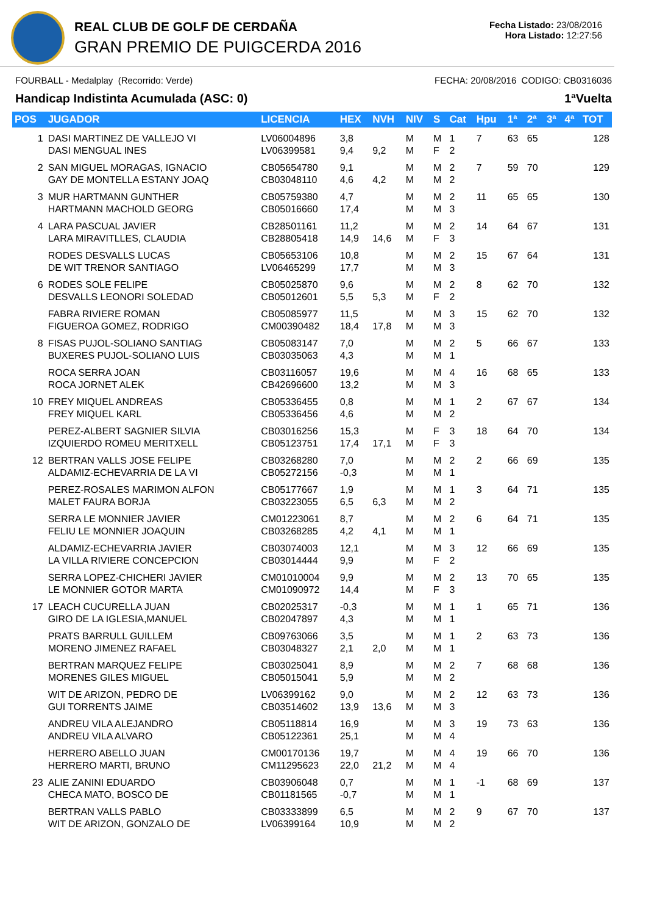REAL CLUB DE GOLF DE CERDAÑA
GRAN PREMIO DE PUIGCERDA 2016
Fecha Listado: 23/08/2016
Hora Listado: 12:27:56
FOURBALL - Medalplay (Recorrido: Verde) FECHA: 20/08/2016 CODIGO: CB0316036
Handicap Indistinta Acumulada (ASC: 0) 1ªVuelta
| POS | JUGADOR | LICENCIA | HEX | NVH | NIV | S | Cat | Hpu | 1ª | 2ª | 3ª | 4ª | TOT |
| --- | --- | --- | --- | --- | --- | --- | --- | --- | --- | --- | --- | --- | --- |
| 1 | DASI MARTINEZ DE VALLEJO VI DASI MENGUAL INES | LV06004896 LV06399581 | 3,8 9,4 | 9,2 | M M | M F | 1 2 | 7 | 63 | 65 | | | 128 |
| 2 | SAN MIGUEL MORAGAS, IGNACIO GAY DE MONTELLA ESTANY JOAQ | CB05654780 CB03048110 | 9,1 4,6 | 4,2 | M M | M M | 2 2 | 7 | 59 | 70 | | | 129 |
| 3 | MUR HARTMANN GUNTHER HARTMANN MACHOLD GEORG | CB05759380 CB05016660 | 4,7 17,4 | | M M | M M | 2 3 | 11 | 65 | 65 | | | 130 |
| 4 | LARA PASCUAL JAVIER LARA MIRAVITLLES, CLAUDIA | CB28501161 CB28805418 | 11,2 14,9 | 14,6 | M M | M F | 2 3 | 14 | 64 | 67 | | | 131 |
| | RODES DESVALLS LUCAS DE WIT TRENOR SANTIAGO | CB05653106 LV06465299 | 10,8 17,7 | | M M | M M | 2 3 | 15 | 67 | 64 | | | 131 |
| 6 | RODES SOLE FELIPE DESVALLS LEONORI SOLEDAD | CB05025870 CB05012601 | 9,6 5,5 | 5,3 | M M | M F | 2 2 | 8 | 62 | 70 | | | 132 |
| | FABRA RIVIERE ROMAN FIGUEROA GOMEZ, RODRIGO | CB05085977 CM00390482 | 11,5 18,4 | 17,8 | M M | M M | 3 3 | 15 | 62 | 70 | | | 132 |
| 8 | FISAS PUJOL-SOLIANO SANTIAG BUXERES PUJOL-SOLIANO LUIS | CB05083147 CB03035063 | 7,0 4,3 | | M M | M M | 2 1 | 5 | 66 | 67 | | | 133 |
| | ROCA SERRA JOAN ROCA JORNET ALEK | CB03116057 CB42696600 | 19,6 13,2 | | M M | M M | 4 3 | 16 | 68 | 65 | | | 133 |
| 10 | FREY MIQUEL ANDREAS FREY MIQUEL KARL | CB05336455 CB05336456 | 0,8 4,6 | | M M | M M | 1 2 | 2 | 67 | 67 | | | 134 |
| | PEREZ-ALBERT SAGNIER SILVIA IZQUIERDO ROMEU MERITXELL | CB03016256 CB05123751 | 15,3 17,4 | 17,1 | M M | F F | 3 3 | 18 | 64 | 70 | | | 134 |
| 12 | BERTRAN VALLS JOSE FELIPE ALDAMIZ-ECHEVARRIA DE LA VI | CB03268280 CB05272156 | 7,0 -0,3 | | M M | M M | 2 1 | 2 | 66 | 69 | | | 135 |
| | PEREZ-ROSALES MARIMON ALFON MALET FAURA BORJA | CB05177667 CB03223055 | 1,9 6,5 | 6,3 | M M | M M | 1 2 | 3 | 64 | 71 | | | 135 |
| | SERRA LE MONNIER JAVIER FELIU LE MONNIER JOAQUIN | CM01223061 CB03268285 | 8,7 4,2 | 4,1 | M M | M M | 2 1 | 6 | 64 | 71 | | | 135 |
| | ALDAMIZ-ECHEVARRIA JAVIER LA VILLA RIVIERE CONCEPCION | CB03074003 CB03014444 | 12,1 9,9 | | M M | M F | 3 2 | 12 | 66 | 69 | | | 135 |
| | SERRA LOPEZ-CHICHERI JAVIER LE MONNIER GOTOR MARTA | CM01010004 CM01090972 | 9,9 14,4 | | M M | M F | 2 3 | 13 | 70 | 65 | | | 135 |
| 17 | LEACH CUCURELLA JUAN GIRO DE LA IGLESIA,MANUEL | CB02025317 CB02047897 | -0,3 4,3 | | M M | M M | 1 1 | 1 | 65 | 71 | | | 136 |
| | PRATS BARRULL GUILLEM MORENO JIMENEZ RAFAEL | CB09763066 CB03048327 | 3,5 2,1 | 2,0 | M M | M M | 1 1 | 2 | 63 | 73 | | | 136 |
| | BERTRAN MARQUEZ FELIPE MORENES GILES MIGUEL | CB03025041 CB05015041 | 8,9 5,9 | | M M | M M | 2 2 | 7 | 68 | 68 | | | 136 |
| | WIT DE ARIZON, PEDRO DE GUI TORRENTS JAIME | LV06399162 CB03514602 | 9,0 13,9 | 13,6 | M M | M M | 2 3 | 12 | 63 | 73 | | | 136 |
| | ANDREU VILA ALEJANDRO ANDREU VILA ALVARO | CB05118814 CB05122361 | 16,9 25,1 | | M M | M M | 3 4 | 19 | 73 | 63 | | | 136 |
| | HERRERO ABELLO JUAN HERRERO MARTI, BRUNO | CM00170136 CM11295623 | 19,7 22,0 | 21,2 | M M | M M | 4 4 | 19 | 66 | 70 | | | 136 |
| 23 | ALIE ZANINI EDUARDO CHECA MATO, BOSCO DE | CB03906048 CB01181565 | 0,7 -0,7 | | M M | M M | 1 1 | -1 | 68 | 69 | | | 137 |
| | BERTRAN VALLS PABLO WIT DE ARIZON, GONZALO DE | CB03333899 LV06399164 | 6,5 10,9 | | M M | M M | 2 2 | 9 | 67 | 70 | | | 137 |